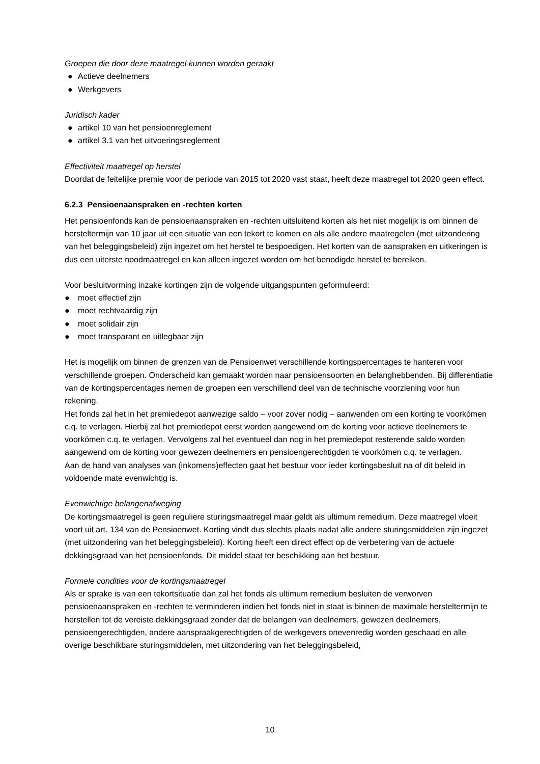Groepen die door deze maatregel kunnen worden geraakt
● Actieve deelnemers
● Werkgevers
Juridisch kader
● artikel 10 van het pensioenreglement
● artikel 3.1 van het uitvoeringsreglement
Effectiviteit maatregel op herstel
Doordat de feitelijke premie voor de periode van 2015 tot 2020 vast staat, heeft deze maatregel tot 2020 geen effect.
6.2.3 Pensioenaanspraken en -rechten korten
Het pensioenfonds kan de pensioenaanspraken en -rechten uitsluitend korten als het niet mogelijk is om binnen de hersteltermijn van 10 jaar uit een situatie van een tekort te komen en als alle andere maatregelen (met uitzondering van het beleggingsbeleid) zijn ingezet om het herstel te bespoedigen. Het korten van de aanspraken en uitkeringen is dus een uiterste noodmaatregel en kan alleen ingezet worden om het benodigde herstel te bereiken.
Voor besluitvorming inzake kortingen zijn de volgende uitgangspunten geformuleerd:
● moet effectief zijn
● moet rechtvaardig zijn
● moet solidair zijn
● moet transparant en uitlegbaar zijn
Het is mogelijk om binnen de grenzen van de Pensioenwet verschillende kortingspercentages te hanteren voor verschillende groepen. Onderscheid kan gemaakt worden naar pensioensoorten en belanghebbenden. Bij differentiatie van de kortingspercentages nemen de groepen een verschillend deel van de technische voorziening voor hun rekening.
Het fonds zal het in het premiedepot aanwezige saldo – voor zover nodig – aanwenden om een korting te voorkómen c.q. te verlagen. Hierbij zal het premiedepot eerst worden aangewend om de korting voor actieve deelnemers te voorkómen c.q. te verlagen. Vervolgens zal het eventueel dan nog in het premiedepot resterende saldo worden aangewend om de korting voor gewezen deelnemers en pensioengerechtigden te voorkómen c.q. te verlagen.
Aan de hand van analyses van (inkomens)effecten gaat het bestuur voor ieder kortingsbesluit na of dit beleid in voldoende mate evenwichtig is.
Evenwichtige belangenafweging
De kortingsmaatregel is geen reguliere sturingsmaatregel maar geldt als ultimum remedium. Deze maatregel vloeit voort uit art. 134 van de Pensioenwet. Korting vindt dus slechts plaats nadat alle andere sturingsmiddelen zijn ingezet (met uitzondering van het beleggingsbeleid). Korting heeft een direct effect op de verbetering van de actuele dekkingsgraad van het pensioenfonds. Dit middel staat ter beschikking aan het bestuur.
Formele condities voor de kortingsmaatregel
Als er sprake is van een tekortsituatie dan zal het fonds als ultimum remedium besluiten de verworven pensioenaanspraken en -rechten te verminderen indien het fonds niet in staat is binnen de maximale hersteltermijn te herstellen tot de vereiste dekkingsgraad zonder dat de belangen van deelnemers, gewezen deelnemers, pensioengerechtigden, andere aanspraakgerechtigden of de werkgevers onevenredig worden geschaad en alle overige beschikbare sturingsmiddelen, met uitzondering van het beleggingsbeleid,
10